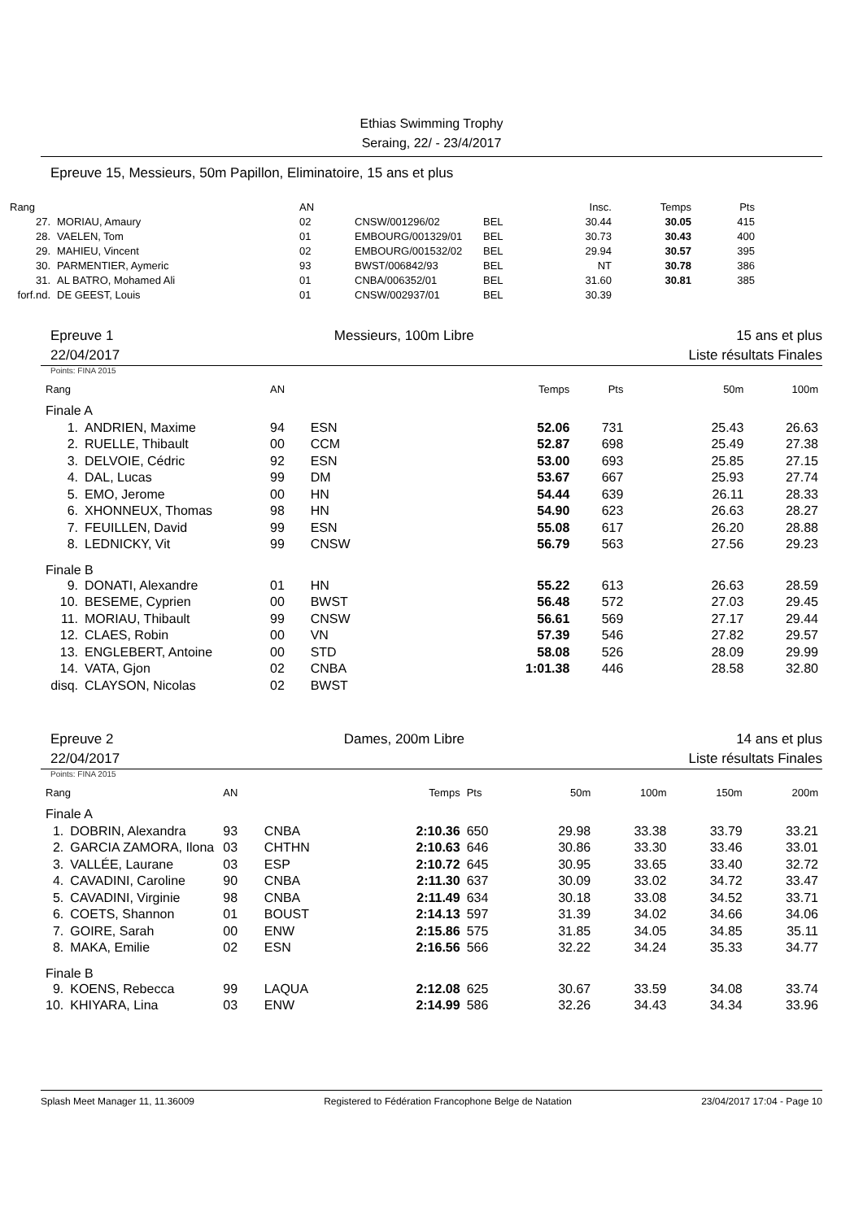Ethias Swimming Trophy
Seraing, 22/ - 23/4/2017
Epreuve 15, Messieurs, 50m Papillon, Eliminatoire, 15 ans et plus
| Rang | | AN | | | Insc. | Temps | Pts |
| --- | --- | --- | --- | --- | --- | --- | --- |
| 27. | MORIAU, Amaury | 02 | CNSW/001296/02 | BEL | 30.44 | 30.05 | 415 |
| 28. | VAELEN, Tom | 01 | EMBOURG/001329/01 | BEL | 30.73 | 30.43 | 400 |
| 29. | MAHIEU, Vincent | 02 | EMBOURG/001532/02 | BEL | 29.94 | 30.57 | 395 |
| 30. | PARMENTIER, Aymeric | 93 | BWST/006842/93 | BEL | NT | 30.78 | 386 |
| 31. | AL BATRO, Mohamed Ali | 01 | CNBA/006352/01 | BEL | 31.60 | 30.81 | 385 |
| forf.nd. | DE GEEST, Louis | 01 | CNSW/002937/01 | BEL | 30.39 | | |
Epreuve 1
22/04/2017
Messieurs, 100m Libre 15 ans et plus
Liste résultats Finales
Points: FINA 2015
| Rang | | AN | | Temps | Pts | 50m | 100m |
| --- | --- | --- | --- | --- | --- | --- | --- |
| Finale A | | | | | | | |
| 1. | ANDRIEN, Maxime | 94 | ESN | 52.06 | 731 | 25.43 | 26.63 |
| 2. | RUELLE, Thibault | 00 | CCM | 52.87 | 698 | 25.49 | 27.38 |
| 3. | DELVOIE, Cédric | 92 | ESN | 53.00 | 693 | 25.85 | 27.15 |
| 4. | DAL, Lucas | 99 | DM | 53.67 | 667 | 25.93 | 27.74 |
| 5. | EMO, Jerome | 00 | HN | 54.44 | 639 | 26.11 | 28.33 |
| 6. | XHONNEUX, Thomas | 98 | HN | 54.90 | 623 | 26.63 | 28.27 |
| 7. | FEUILLEN, David | 99 | ESN | 55.08 | 617 | 26.20 | 28.88 |
| 8. | LEDNICKY, Vit | 99 | CNSW | 56.79 | 563 | 27.56 | 29.23 |
| Finale B | | | | | | | |
| 9. | DONATI, Alexandre | 01 | HN | 55.22 | 613 | 26.63 | 28.59 |
| 10. | BESEME, Cyprien | 00 | BWST | 56.48 | 572 | 27.03 | 29.45 |
| 11. | MORIAU, Thibault | 99 | CNSW | 56.61 | 569 | 27.17 | 29.44 |
| 12. | CLAES, Robin | 00 | VN | 57.39 | 546 | 27.82 | 29.57 |
| 13. | ENGLEBERT, Antoine | 00 | STD | 58.08 | 526 | 28.09 | 29.99 |
| 14. | VATA, Gjon | 02 | CNBA | 1:01.38 | 446 | 28.58 | 32.80 |
| disq. | CLAYSON, Nicolas | 02 | BWST | | | | |
Epreuve 2
22/04/2017
Dames, 200m Libre 14 ans et plus
Liste résultats Finales
Points: FINA 2015
| Rang | | AN | | Temps | Pts | 50m | 100m | 150m | 200m |
| --- | --- | --- | --- | --- | --- | --- | --- | --- | --- |
| Finale A | | | | | | | | | |
| 1. | DOBRIN, Alexandra | 93 | CNBA | 2:10.36 | 650 | 29.98 | 33.38 | 33.79 | 33.21 |
| 2. | GARCIA ZAMORA, Ilona | 03 | CHTHN | 2:10.63 | 646 | 30.86 | 33.30 | 33.46 | 33.01 |
| 3. | VALLÉE, Laurane | 03 | ESP | 2:10.72 | 645 | 30.95 | 33.65 | 33.40 | 32.72 |
| 4. | CAVADINI, Caroline | 90 | CNBA | 2:11.30 | 637 | 30.09 | 33.02 | 34.72 | 33.47 |
| 5. | CAVADINI, Virginie | 98 | CNBA | 2:11.49 | 634 | 30.18 | 33.08 | 34.52 | 33.71 |
| 6. | COETS, Shannon | 01 | BOUST | 2:14.13 | 597 | 31.39 | 34.02 | 34.66 | 34.06 |
| 7. | GOIRE, Sarah | 00 | ENW | 2:15.86 | 575 | 31.85 | 34.05 | 34.85 | 35.11 |
| 8. | MAKA, Emilie | 02 | ESN | 2:16.56 | 566 | 32.22 | 34.24 | 35.33 | 34.77 |
| Finale B | | | | | | | | | |
| 9. | KOENS, Rebecca | 99 | LAQUA | 2:12.08 | 625 | 30.67 | 33.59 | 34.08 | 33.74 |
| 10. | KHIYARA, Lina | 03 | ENW | 2:14.99 | 586 | 32.26 | 34.43 | 34.34 | 33.96 |
Splash Meet Manager 11, 11.36009 Registered to Fédération Francophone Belge de Natation 23/04/2017 17:04 - Page 10